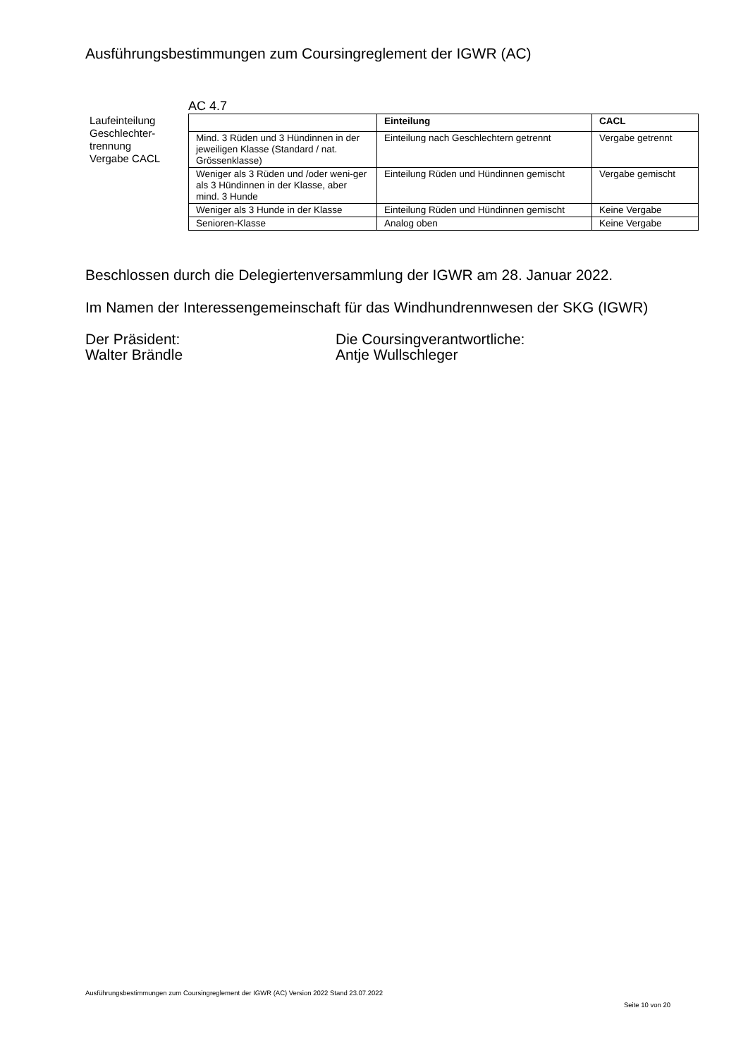Ausführungsbestimmungen zum Coursingreglement der IGWR (AC)
Laufeinteilung Geschlechter-
trennung
Vergabe CACL
AC 4.7
| | Einteilung | CACL |
| --- | --- | --- |
| Mind. 3 Rüden und 3 Hündinnen in der jeweiligen Klasse (Standard / nat. Grössenklasse) | Einteilung nach Geschlechtern getrennt | Vergabe getrennt |
| Weniger als 3 Rüden und /oder weni-ger als 3 Hündinnen in der Klasse, aber mind. 3 Hunde | Einteilung Rüden und Hündinnen gemischt | Vergabe gemischt |
| Weniger als 3 Hunde in der Klasse | Einteilung Rüden und Hündinnen gemischt | Keine Vergabe |
| Senioren-Klasse | Analog oben | Keine Vergabe |
Beschlossen durch die Delegiertenversammlung der IGWR am 28. Januar 2022.
Im Namen der Interessengemeinschaft für das Windhundrennwesen der SKG (IGWR)
Der Präsident:
Walter Brändle
Die Coursingverantwortliche:
Antje Wullschleger
Ausführungsbestimmungen zum Coursingreglement der IGWR (AC) Version 2022 Stand 23.07.2022
Seite 10 von 20